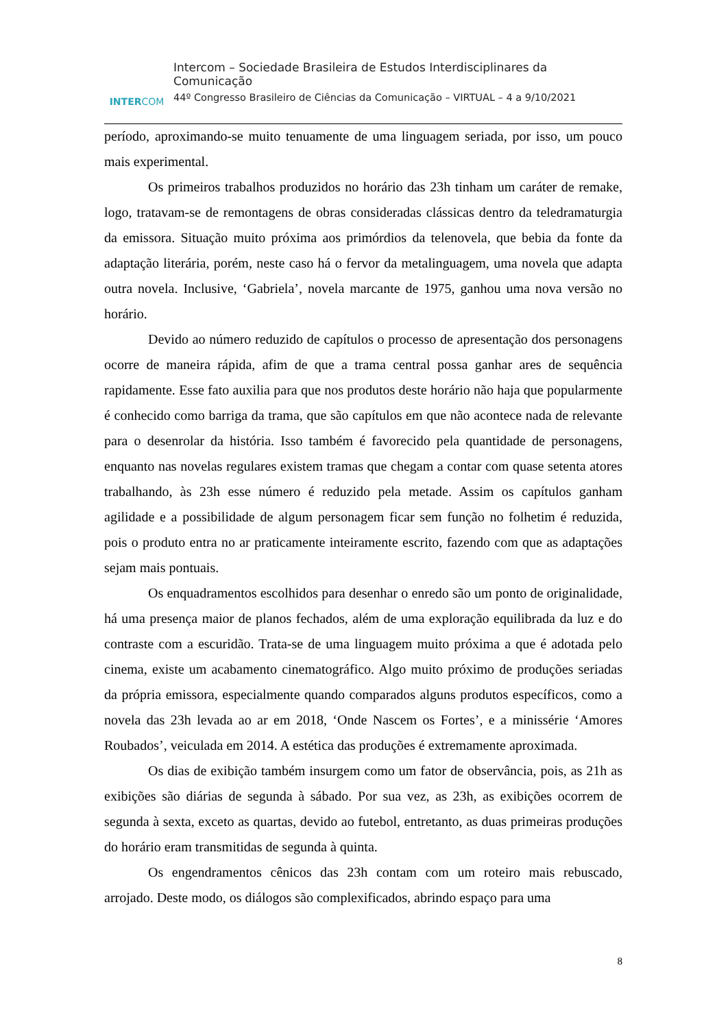INTERCOM
Intercom – Sociedade Brasileira de Estudos Interdisciplinares da Comunicação
44º Congresso Brasileiro de Ciências da Comunicação – VIRTUAL – 4 a 9/10/2021
período, aproximando-se muito tenuamente de uma linguagem seriada, por isso, um pouco mais experimental.
Os primeiros trabalhos produzidos no horário das 23h tinham um caráter de remake, logo, tratavam-se de remontagens de obras consideradas clássicas dentro da teledramaturgia da emissora. Situação muito próxima aos primórdios da telenovela, que bebia da fonte da adaptação literária, porém, neste caso há o fervor da metalinguagem, uma novela que adapta outra novela. Inclusive, ‘Gabriela’, novela marcante de 1975, ganhou uma nova versão no horário.
Devido ao número reduzido de capítulos o processo de apresentação dos personagens ocorre de maneira rápida, afim de que a trama central possa ganhar ares de sequência rapidamente. Esse fato auxilia para que nos produtos deste horário não haja que popularmente é conhecido como barriga da trama, que são capítulos em que não acontece nada de relevante para o desenrolar da história. Isso também é favorecido pela quantidade de personagens, enquanto nas novelas regulares existem tramas que chegam a contar com quase setenta atores trabalhando, às 23h esse número é reduzido pela metade. Assim os capítulos ganham agilidade e a possibilidade de algum personagem ficar sem função no folhetim é reduzida, pois o produto entra no ar praticamente inteiramente escrito, fazendo com que as adaptações sejam mais pontuais.
Os enquadramentos escolhidos para desenhar o enredo são um ponto de originalidade, há uma presença maior de planos fechados, além de uma exploração equilibrada da luz e do contraste com a escuridão. Trata-se de uma linguagem muito próxima a que é adotada pelo cinema, existe um acabamento cinematográfico. Algo muito próximo de produções seriadas da própria emissora, especialmente quando comparados alguns produtos específicos, como a novela das 23h levada ao ar em 2018, ‘Onde Nascem os Fortes’, e a minissérie ‘Amores Roubados’, veiculada em 2014. A estética das produções é extremamente aproximada.
Os dias de exibição também insurgem como um fator de observância, pois, as 21h as exibições são diárias de segunda à sábado. Por sua vez, as 23h, as exibições ocorrem de segunda à sexta, exceto as quartas, devido ao futebol, entretanto, as duas primeiras produções do horário eram transmitidas de segunda à quinta.
Os engendramentos cênicos das 23h contam com um roteiro mais rebuscado, arrojado. Deste modo, os diálogos são complexificados, abrindo espaço para uma
8